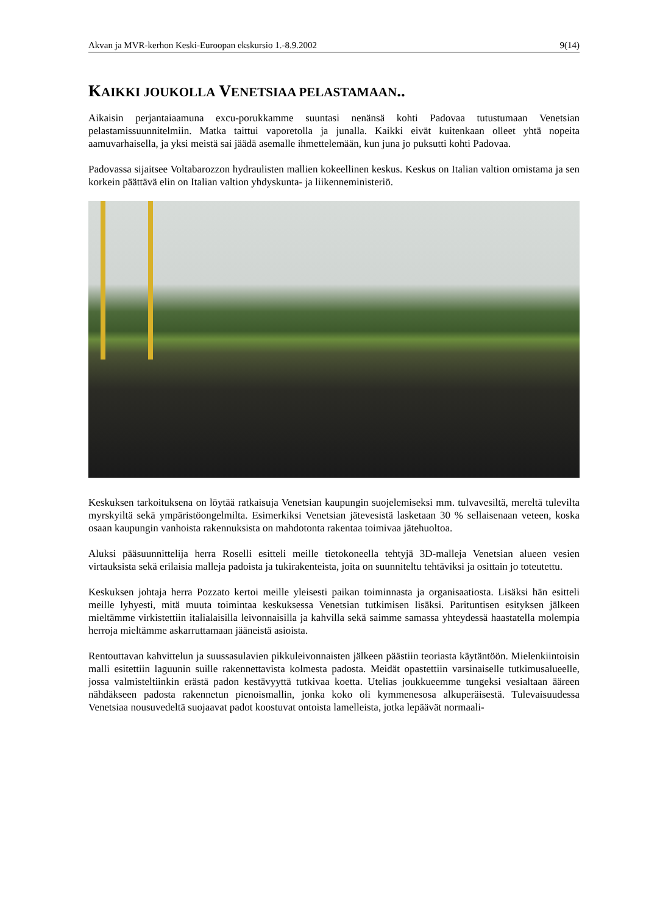Akvan ja MVR-kerhon Keski-Euroopan ekskursio 1.-8.9.2002 9(14)
KAIKKI JOUKOLLA VENETSIAA PELASTAMAAN..
Aikaisin perjantaiaamuna excu-porukkamme suuntasi nenänsä kohti Padovaa tutustumaan Venetsian pelastamissuunnitelmiin. Matka taittui vaporetolla ja junalla. Kaikki eivät kuitenkaan olleet yhtä nopeita aamuvarhaisella, ja yksi meistä sai jäädä asemalle ihmettelemään, kun juna jo puksutti kohti Padovaa.
Padovassa sijaitsee Voltabarozzon hydraulisten mallien kokeellinen keskus. Keskus on Italian valtion omistama ja sen korkein päättävä elin on Italian valtion yhdyskunta- ja liikenneministeriö.
Keskuksen tarkoituksena on löytää ratkaisuja Venetsian kaupungin suojelemiseksi mm. tulvavesiltä, mereltä tulevilta myrskyiltä sekä ympäristöongelmilta. Esimerkiksi Venetsian jätevesistä lasketaan 30 % sellaisenaan veteen, koska osaan kaupungin vanhoista rakennuksista on mahdotonta rakentaa toimivaa jätehuoltoa.
Aluksi pääsuunnittelija herra Roselli esitteli meille tietokoneella tehtyjä 3D-malleja Venetsian alueen vesien virtauksista sekä erilaisia malleja padoista ja tukirakenteista, joita on suunniteltu tehtäviksi ja osittain jo toteutettu.
Keskuksen johtaja herra Pozzato kertoi meille yleisesti paikan toiminnasta ja organisaatiosta. Lisäksi hän esitteli meille lyhyesti, mitä muuta toimintaa keskuksessa Venetsian tutkimisen lisäksi. Parituntisen esityksen jälkeen mieltämme virkistettiin italialaisilla leivonnaisilla ja kahvilla sekä saimme samassa yhteydessä haastatella molempia herroja mieltämme askarruttamaan jääneistä asioista.
Rentouttavan kahvittelun ja suussasulavien pikkuleivonnaisten jälkeen päästiin teoriasta käytäntöön. Mielenkiintoisin malli esitettiin laguunin suille rakennettavista kolmesta padosta. Meidät opastettiin varsinaiselle tutkimusalueelle, jossa valmisteltiinkin erästä padon kestävyyttä tutkivaa koetta. Utelias joukkueemme tungeksi vesialtaan ääreen nähdäkseen padosta rakennetun pienoismallin, jonka koko oli kymmenesosa alkuperäisestä. Tulevaisuudessa Venetsiaa nousuvedeltä suojaavat padot koostuvat ontoista lamelleista, jotka lepäävät normaali-